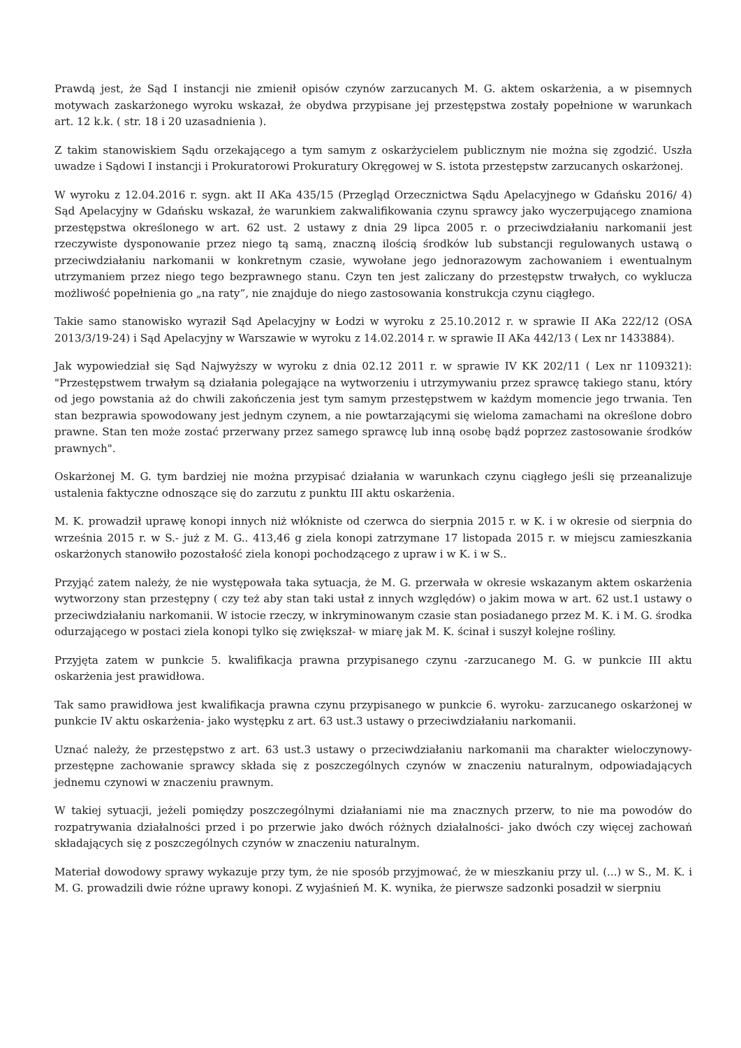Prawdą jest, że Sąd I instancji nie zmienił opisów czynów zarzucanych M. G. aktem oskarżenia, a w pisemnych motywach zaskarżonego wyroku wskazał, że obydwa przypisane jej przestępstwa zostały popełnione w warunkach art. 12 k.k. ( str. 18 i 20 uzasadnienia ).
Z takim stanowiskiem Sądu orzekającego a tym samym z oskarżycielem publicznym nie można się zgodzić. Uszła uwadze i Sądowi I instancji i Prokuratorowi Prokuratury Okręgowej w S. istota przestępstw zarzucanych oskarżonej.
W wyroku z 12.04.2016 r. sygn. akt II AKa 435/15 (Przegląd Orzecznictwa Sądu Apelacyjnego w Gdańsku 2016/ 4) Sąd Apelacyjny w Gdańsku wskazał, że warunkiem zakwalifikowania czynu sprawcy jako wyczerpującego znamiona przestępstwa określonego w art. 62 ust. 2 ustawy z dnia 29 lipca 2005 r. o przeciwdziałaniu narkomanii jest rzeczywiste dysponowanie przez niego tą samą, znaczną ilością środków lub substancji regulowanych ustawą o przeciwdziałaniu narkomanii w konkretnym czasie, wywołane jego jednorazowym zachowaniem i ewentualnym utrzymaniem przez niego tego bezprawnego stanu. Czyn ten jest zaliczany do przestępstw trwałych, co wyklucza możliwość popełnienia go „na raty”, nie znajduje do niego zastosowania konstrukcja czynu ciągłego.
Takie samo stanowisko wyraził Sąd Apelacyjny w Łodzi w wyroku z 25.10.2012 r. w sprawie II AKa 222/12 (OSA 2013/3/19-24) i Sąd Apelacyjny w Warszawie w wyroku z 14.02.2014 r. w sprawie II AKa 442/13 ( Lex nr 1433884).
Jak wypowiedział się Sąd Najwyższy w wyroku z dnia 02.12 2011 r. w sprawie IV KK 202/11 ( Lex nr 1109321): "Przestępstwem trwałym są działania polegające na wytworzeniu i utrzymywaniu przez sprawcę takiego stanu, który od jego powstania aż do chwili zakończenia jest tym samym przestępstwem w każdym momencie jego trwania. Ten stan bezprawia spowodowany jest jednym czynem, a nie powtarzającymi się wieloma zamachami na określone dobro prawne. Stan ten może zostać przerwany przez samego sprawcę lub inną osobę bądź poprzez zastosowanie środków prawnych".
Oskarżonej M. G. tym bardziej nie można przypisać działania w warunkach czynu ciągłego jeśli się przeanalizuje ustalenia faktyczne odnoszące się do zarzutu z punktu III aktu oskarżenia.
M. K. prowadził uprawę konopi innych niż włókniste od czerwca do sierpnia 2015 r. w K. i w okresie od sierpnia do września 2015 r. w S.- już z M. G.. 413,46 g ziela konopi zatrzymane 17 listopada 2015 r. w miejscu zamieszkania oskarżonych stanowiło pozostałość ziela konopi pochodzącego z upraw i w K. i w S..
Przyjąć zatem należy, że nie występowała taka sytuacja, że M. G. przerwała w okresie wskazanym aktem oskarżenia wytworzony stan przestępny ( czy też aby stan taki ustał z innych względów) o jakim mowa w art. 62 ust.1 ustawy o przeciwdziałaniu narkomanii. W istocie rzeczy, w inkryminowanym czasie stan posiadanego przez M. K. i M. G. środka odurzającego w postaci ziela konopi tylko się zwiększał- w miarę jak M. K. ścinał i suszył kolejne rośliny.
Przyjęta zatem w punkcie 5. kwalifikacja prawna przypisanego czynu -zarzucanego M. G. w punkcie III aktu oskarżenia jest prawidłowa.
Tak samo prawidłowa jest kwalifikacja prawna czynu przypisanego w punkcie 6. wyroku- zarzucanego oskarżonej w punkcie IV aktu oskarżenia- jako występku z art. 63 ust.3 ustawy o przeciwdziałaniu narkomanii.
Uznać należy, że przestępstwo z art. 63 ust.3 ustawy o przeciwdziałaniu narkomanii ma charakter wieloczynowy- przestępne zachowanie sprawcy składa się z poszczególnych czynów w znaczeniu naturalnym, odpowiadających jednemu czynowi w znaczeniu prawnym.
W takiej sytuacji, jeżeli pomiędzy poszczególnymi działaniami nie ma znacznych przerw, to nie ma powodów do rozpatrywania działalności przed i po przerwie jako dwóch różnych działalności- jako dwóch czy więcej zachowań składających się z poszczególnych czynów w znaczeniu naturalnym.
Materiał dowodowy sprawy wykazuje przy tym, że nie sposób przyjmować, że w mieszkaniu przy ul. (...) w S., M. K. i M. G. prowadzili dwie różne uprawy konopi. Z wyjaśnień M. K. wynika, że pierwsze sadzonki posadził w sierpniu